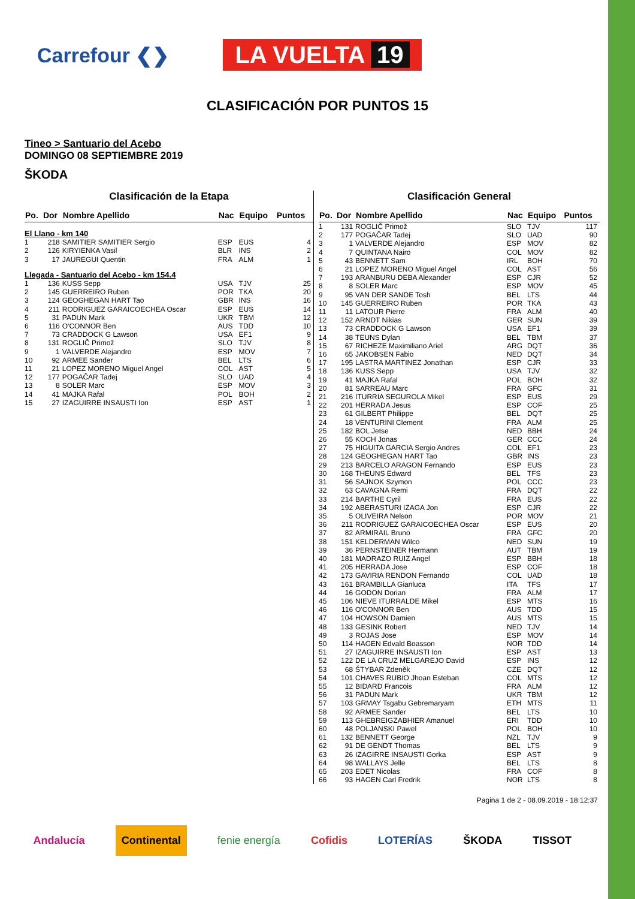Carrefour ❮❯
LA VUELTA 19
CLASIFICACIÓN POR PUNTOS 15
Tineo > Santuario del Acebo
DOMINGO 08 SEPTIEMBRE 2019
ŠKODA
Clasificación de la Etapa
| Po. | Dor | Nombre Apellido | Nac | Equipo | Puntos |
| --- | --- | --- | --- | --- | --- |
| El Llano - km 140 | | | | | |
| 1 | 218 | SAMITIER SAMITIER Sergio | ESP | EUS | 4 |
| 2 | 126 | KIRYIENKA Vasil | BLR | INS | 2 |
| 3 | 17 | JAUREGUI Quentin | FRA | ALM | 1 |
| Llegada - Santuario del Acebo - km 154.4 | | | | | |
| 1 | 136 | KUSS Sepp | USA | TJV | 25 |
| 2 | 145 | GUERREIRO Ruben | POR | TKA | 20 |
| 3 | 124 | GEOGHEGAN HART Tao | GBR | INS | 16 |
| 4 | 211 | RODRIGUEZ GARAICOECHEA Oscar | ESP | EUS | 14 |
| 5 | 31 | PADUN Mark | UKR | TBM | 12 |
| 6 | 116 | O'CONNOR Ben | AUS | TDD | 10 |
| 7 | 73 | CRADDOCK G Lawson | USA | EF1 | 9 |
| 8 | 131 | ROGLIČ Primož | SLO | TJV | 8 |
| 9 | 1 | VALVERDE Alejandro | ESP | MOV | 7 |
| 10 | 92 | ARMEE Sander | BEL | LTS | 6 |
| 11 | 21 | LOPEZ MORENO Miguel Angel | COL | AST | 5 |
| 12 | 177 | POGAČAR Tadej | SLO | UAD | 4 |
| 13 | 8 | SOLER Marc | ESP | MOV | 3 |
| 14 | 41 | MAJKA Rafal | POL | BOH | 2 |
| 15 | 27 | IZAGUIRRE INSAUSTI Ion | ESP | AST | 1 |
Clasificación General
| Po. | Dor | Nombre Apellido | Nac | Equipo | Puntos |
| --- | --- | --- | --- | --- | --- |
| 1 | 131 | ROGLIČ Primož | SLO | TJV | 117 |
| 2 | 177 | POGAČAR Tadej | SLO | UAD | 90 |
| 3 | 1 | VALVERDE Alejandro | ESP | MOV | 82 |
| 4 | 7 | QUINTANA Nairo | COL | MOV | 82 |
| 5 | 43 | BENNETT Sam | IRL | BOH | 70 |
| 6 | 21 | LOPEZ MORENO Miguel Angel | COL | AST | 56 |
| 7 | 193 | ARANBURU DEBA Alexander | ESP | CJR | 52 |
| 8 | 8 | SOLER Marc | ESP | MOV | 45 |
| 9 | 95 | VAN DER SANDE Tosh | BEL | LTS | 44 |
| 10 | 145 | GUERREIRO Ruben | POR | TKA | 43 |
| 11 | 11 | LATOUR Pierre | FRA | ALM | 40 |
| 12 | 152 | ARNDT Nikias | GER | SUN | 39 |
| 13 | 73 | CRADDOCK G Lawson | USA | EF1 | 39 |
| 14 | 38 | TEUNS Dylan | BEL | TBM | 37 |
| 15 | 67 | RICHEZE Maximiliano Ariel | ARG | DQT | 36 |
| 16 | 65 | JAKOBSEN Fabio | NED | DQT | 34 |
| 17 | 195 | LASTRA MARTINEZ Jonathan | ESP | CJR | 33 |
| 18 | 136 | KUSS Sepp | USA | TJV | 32 |
| 19 | 41 | MAJKA Rafal | POL | BOH | 32 |
| 20 | 81 | SARREAU Marc | FRA | GFC | 31 |
| 21 | 216 | ITURRIA SEGUROLA Mikel | ESP | EUS | 29 |
| 22 | 201 | HERRADA Jesus | ESP | COF | 25 |
| 23 | 61 | GILBERT Philippe | BEL | DQT | 25 |
| 24 | 18 | VENTURINI Clement | FRA | ALM | 25 |
| 25 | 182 | BOL Jetse | NED | BBH | 24 |
| 26 | 55 | KOCH Jonas | GER | CCC | 24 |
| 27 | 75 | HIGUITA GARCIA Sergio Andres | COL | EF1 | 23 |
| 28 | 124 | GEOGHEGAN HART Tao | GBR | INS | 23 |
| 29 | 213 | BARCELO ARAGON Fernando | ESP | EUS | 23 |
| 30 | 168 | THEUNS Edward | BEL | TFS | 23 |
| 31 | 56 | SAJNOK Szymon | POL | CCC | 23 |
| 32 | 63 | CAVAGNA Remi | FRA | DQT | 22 |
| 33 | 214 | BARTHE Cyril | FRA | EUS | 22 |
| 34 | 192 | ABERASTURI IZAGA Jon | ESP | CJR | 22 |
| 35 | 5 | OLIVEIRA Nelson | POR | MOV | 21 |
| 36 | 211 | RODRIGUEZ GARAICOECHEA Oscar | ESP | EUS | 20 |
| 37 | 82 | ARMIRAIL Bruno | FRA | GFC | 20 |
| 38 | 151 | KELDERMAN Wilco | NED | SUN | 19 |
| 39 | 36 | PERNSTEINER Hermann | AUT | TBM | 19 |
| 40 | 181 | MADRAZO RUIZ Angel | ESP | BBH | 18 |
| 41 | 205 | HERRADA Jose | ESP | COF | 18 |
| 42 | 173 | GAVIRIA RENDON Fernando | COL | UAD | 18 |
| 43 | 161 | BRAMBILLA Gianluca | ITA | TFS | 17 |
| 44 | 16 | GODON Dorian | FRA | ALM | 17 |
| 45 | 106 | NIEVE ITURRALDE Mikel | ESP | MTS | 16 |
| 46 | 116 | O'CONNOR Ben | AUS | TDD | 15 |
| 47 | 104 | HOWSON Damien | AUS | MTS | 15 |
| 48 | 133 | GESINK Robert | NED | TJV | 14 |
| 49 | 3 | ROJAS Jose | ESP | MOV | 14 |
| 50 | 114 | HAGEN Edvald Boasson | NOR | TDD | 14 |
| 51 | 27 | IZAGUIRRE INSAUSTI Ion | ESP | AST | 13 |
| 52 | 122 | DE LA CRUZ MELGAREJO David | ESP | INS | 12 |
| 53 | 68 | ŠTYBAR Zdeněk | CZE | DQT | 12 |
| 54 | 101 | CHAVES RUBIO Jhoan Esteban | COL | MTS | 12 |
| 55 | 12 | BIDARD Francois | FRA | ALM | 12 |
| 56 | 31 | PADUN Mark | UKR | TBM | 12 |
| 57 | 103 | GRMAY Tsgabu Gebremaryam | ETH | MTS | 11 |
| 58 | 92 | ARMEE Sander | BEL | LTS | 10 |
| 59 | 113 | GHEBREIGZABHIER Amanuel | ERI | TDD | 10 |
| 60 | 48 | POLJANSKI Pawel | POL | BOH | 10 |
| 61 | 132 | BENNETT George | NZL | TJV | 9 |
| 62 | 91 | DE GENDT Thomas | BEL | LTS | 9 |
| 63 | 26 | IZAGIRRE INSAUSTI Gorka | ESP | AST | 9 |
| 64 | 98 | WALLAYS Jelle | BEL | LTS | 8 |
| 65 | 203 | EDET Nicolas | FRA | COF | 8 |
| 66 | 93 | HAGEN Carl Fredrik | NOR | LTS | 8 |
Pagina 1 de 2 - 08.09.2019 - 18:12:37
Andalucía Continental fenie energía Cofidis LOTERÍAS ŠKODA TISSOT